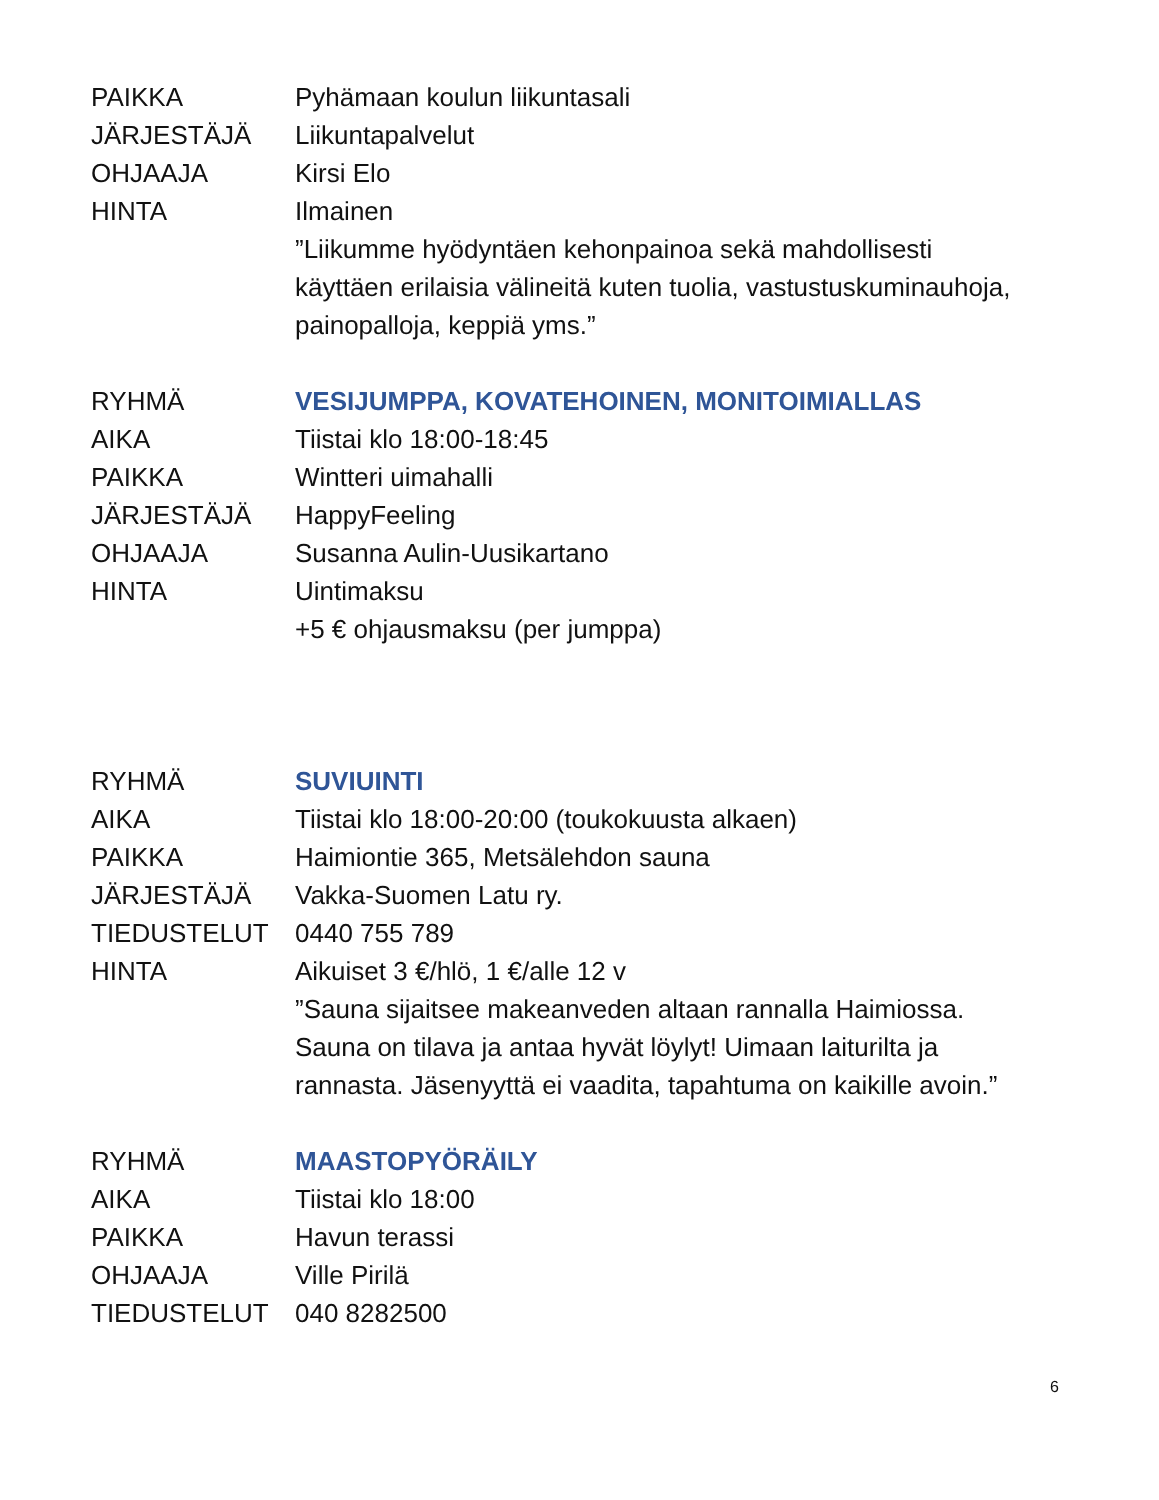PAIKKA Pyhämaan koulun liikuntasali
JÄRJESTÄJÄ Liikuntapalvelut
OHJAAJA Kirsi Elo
HINTA Ilmainen
”Liikumme hyödyntäen kehonpainoa sekä mahdollisesti käyttäen erilaisia välineitä kuten tuolia, vastustuskuminauhoja, painopalloja, keppiä yms.”
RYHMÄ VESIJUMPPA, KOVATEHOINEN, MONITOIMIALLAS
AIKA Tiistai klo 18:00-18:45
PAIKKA Wintteri uimahalli
JÄRJESTÄJÄ HappyFeeling
OHJAAJA Susanna Aulin-Uusikartano
HINTA Uintimaksu
+5 € ohjausmaksu (per jumppa)
RYHMÄ SUVIUINTI
AIKA Tiistai klo 18:00-20:00 (toukokuusta alkaen)
PAIKKA Haimiontie 365, Metsälehdon sauna
JÄRJESTÄJÄ Vakka-Suomen Latu ry.
TIEDUSTELUT 0440 755 789
HINTA Aikuiset 3 €/hlö, 1 €/alle 12 v
”Sauna sijaitsee makeanveden altaan rannalla Haimiossa. Sauna on tilava ja antaa hyvät löylyt! Uimaan laiturilta ja rannasta. Jäsenyyttä ei vaadita, tapahtuma on kaikille avoin.”
RYHMÄ MAASTOPYÖRÄILY
AIKA Tiistai klo 18:00
PAIKKA Havun terassi
OHJAAJA Ville Pirilä
TIEDUSTELUT 040 8282500
6